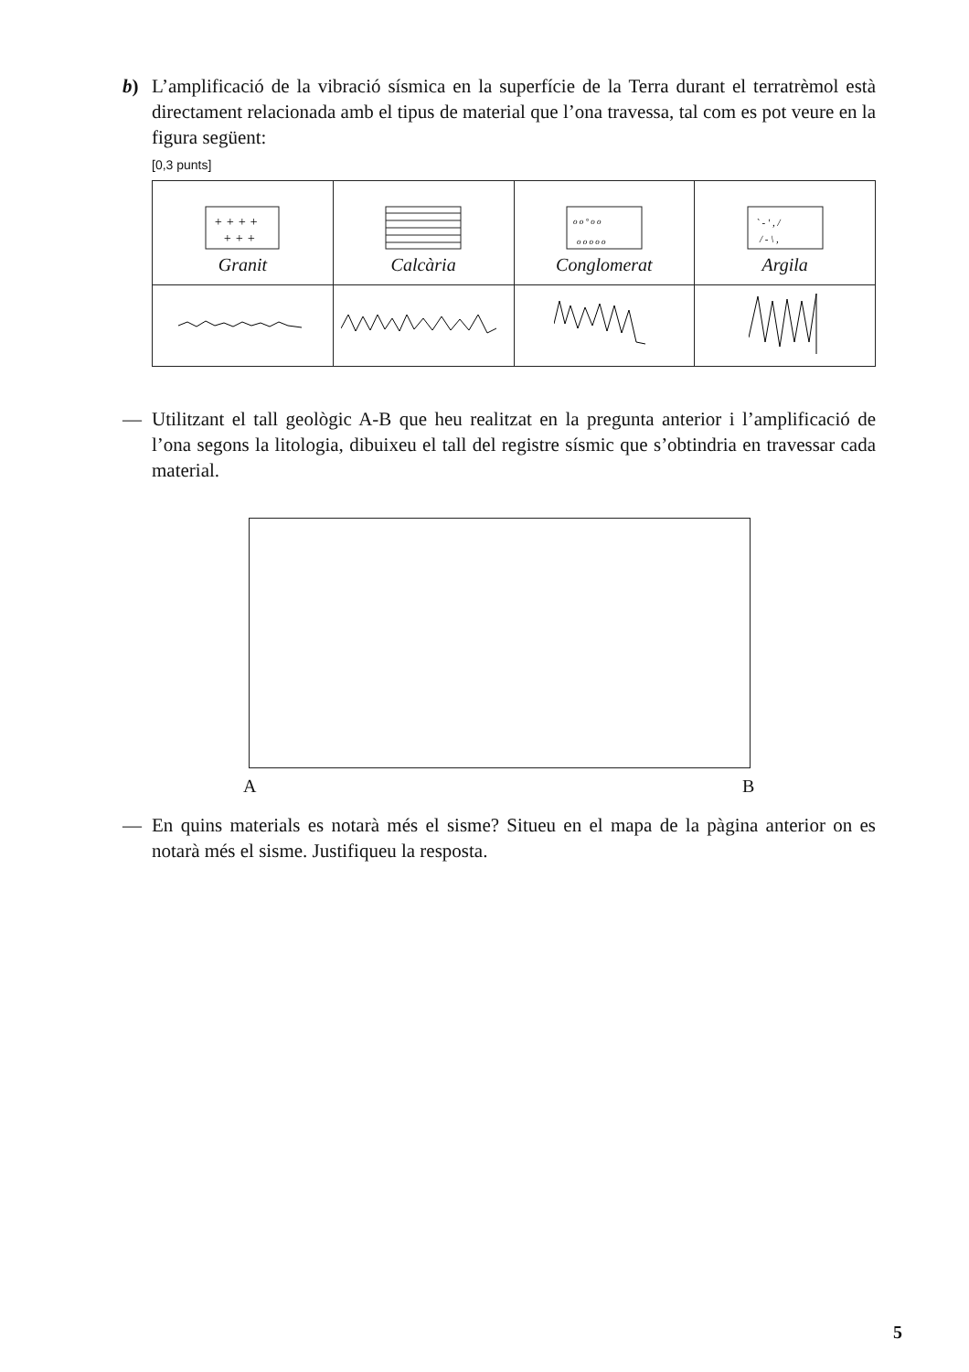b) L’amplificació de la vibració sísmica en la superfície de la Terra durant el terratrèmol està directament relacionada amb el tipus de material que l’ona travessa, tal com es pot veure en la figura següent:
[0,3 punts]
| + + + + + + + Granit | Calcària | o o ° o o o o o o o Conglomerat | ` - ' , / / - \ , Argila |
— Utilitzant el tall geològic A-B que heu realitzat en la pregunta anterior i l’amplificació de l’ona segons la litologia, dibuixeu el tall del registre sísmic que s’obtindria en travessar cada material.
A B
— En quins materials es notarà més el sisme? Situeu en el mapa de la pàgina anterior on es notarà més el sisme. Justifiqueu la resposta.
5